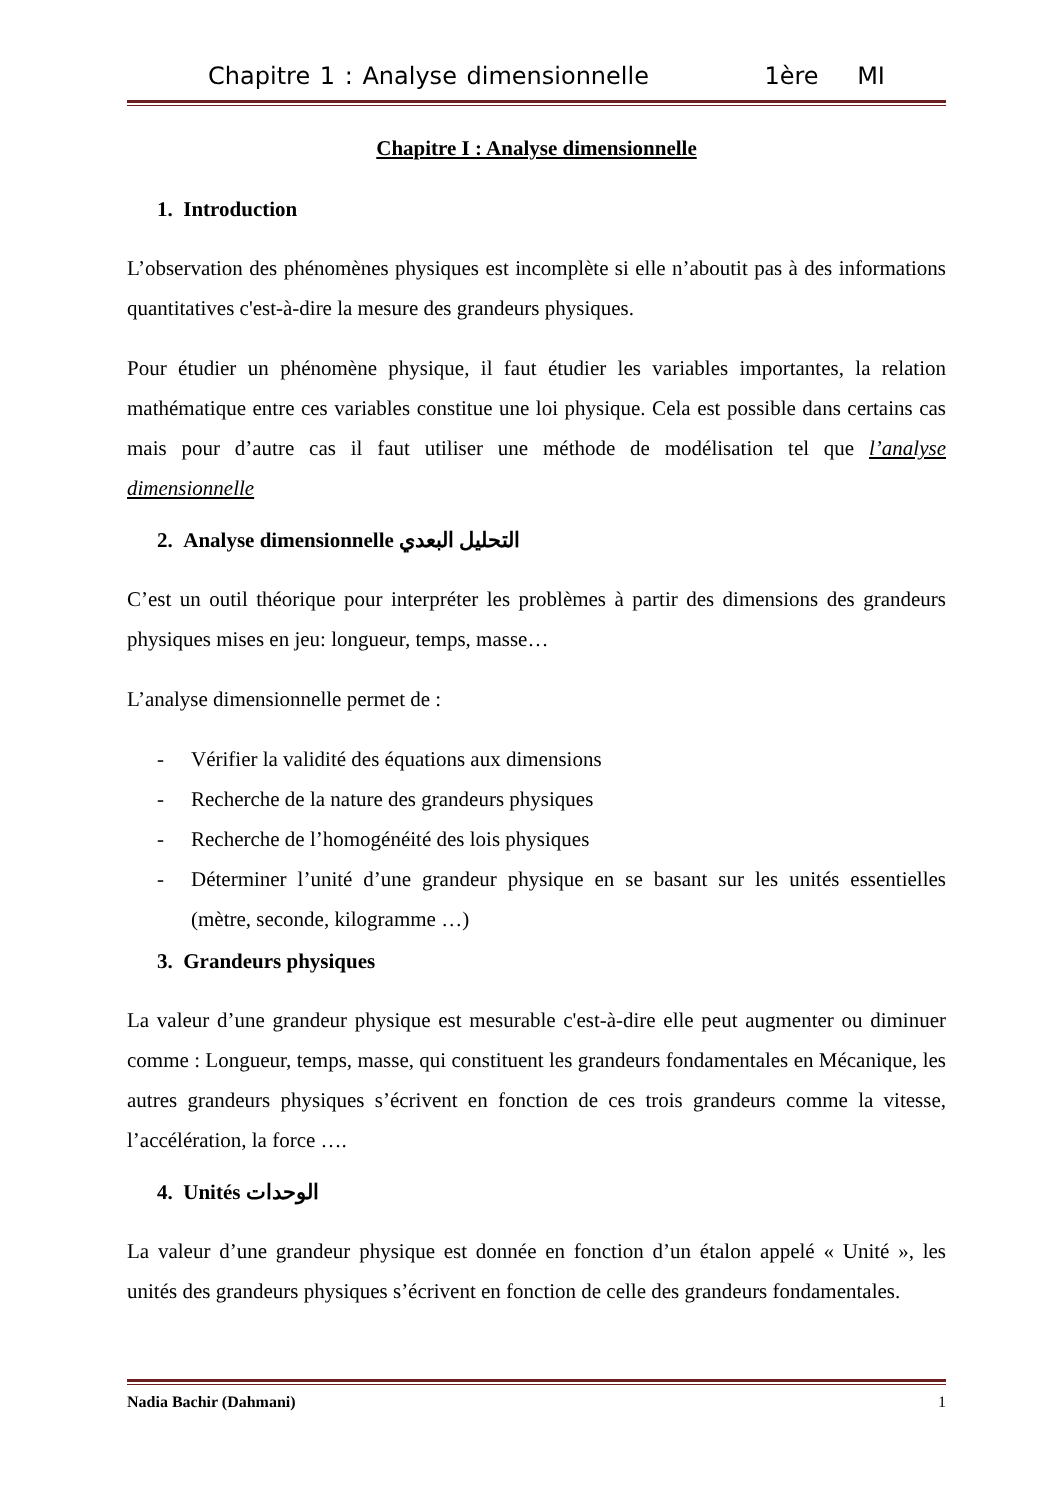Chapitre 1 : Analyse dimensionnelle 1ère MI
Chapitre I : Analyse dimensionnelle
1. Introduction
L’observation des phénomènes physiques est incomplète si elle n’aboutit pas à des informations quantitatives c'est-à-dire la mesure des grandeurs physiques.
Pour étudier un phénomène physique, il faut étudier les variables importantes, la relation mathématique entre ces variables constitue une loi physique. Cela est possible dans certains cas mais pour d’autre cas il faut utiliser une méthode de modélisation tel que l’analyse dimensionnelle
2. Analyse dimensionnelle التحليل البعدي
C’est un outil théorique pour interpréter les problèmes à partir des dimensions des grandeurs physiques mises en jeu: longueur, temps, masse…
L’analyse dimensionnelle permet de :
- Vérifier la validité des équations aux dimensions
- Recherche de la nature des grandeurs physiques
- Recherche de l’homogénéité des lois physiques
- Déterminer l’unité d’une grandeur physique en se basant sur les unités essentielles (mètre, seconde, kilogramme …)
3. Grandeurs physiques
La valeur d’une grandeur physique est mesurable c'est-à-dire elle peut augmenter ou diminuer comme : Longueur, temps, masse, qui constituent les grandeurs fondamentales en Mécanique, les autres grandeurs physiques s’écrivent en fonction de ces trois grandeurs comme la vitesse, l’accélération, la force ….
4. Unités الوحدات
La valeur d’une grandeur physique est donnée en fonction d’un étalon appelé « Unité », les unités des grandeurs physiques s’écrivent en fonction de celle des grandeurs fondamentales.
Nadia Bachir (Dahmani) 1